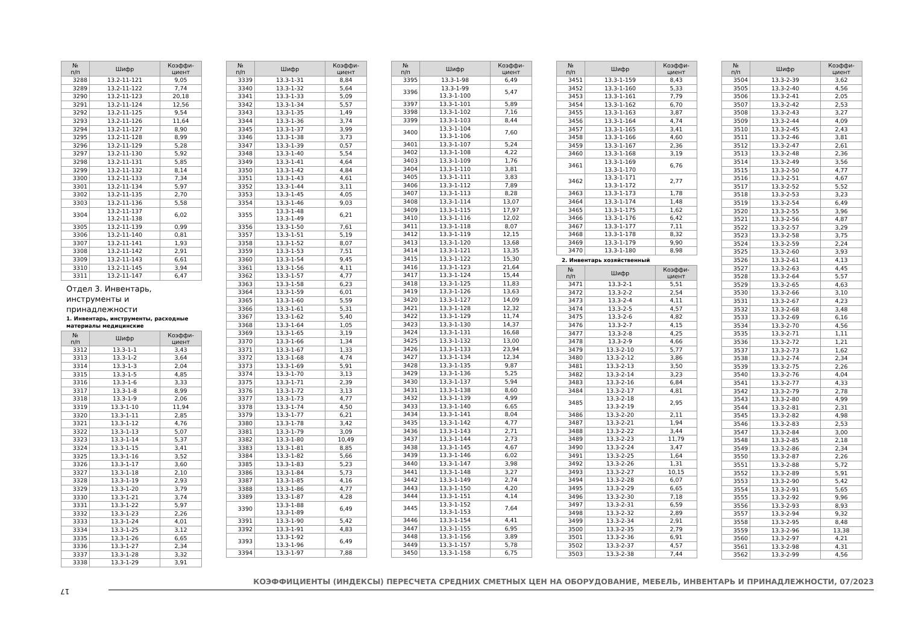| № п/п | Шифр | Коэффи- циент |
| --- | --- | --- |
| 3288 | 13.2-11-121 | 9,05 |
| 3289 | 13.2-11-122 | 7,74 |
| 3290 | 13.2-11-123 | 20,18 |
| 3291 | 13.2-11-124 | 12,56 |
| 3292 | 13.2-11-125 | 9,54 |
| 3293 | 13.2-11-126 | 11,64 |
| 3294 | 13.2-11-127 | 8,90 |
| 3295 | 13.2-11-128 | 8,99 |
| 3296 | 13.2-11-129 | 5,28 |
| 3297 | 13.2-11-130 | 5,92 |
| 3298 | 13.2-11-131 | 5,85 |
| 3299 | 13.2-11-132 | 8,14 |
| 3300 | 13.2-11-133 | 7,34 |
| 3301 | 13.2-11-134 | 5,97 |
| 3302 | 13.2-11-135 | 2,70 |
| 3303 | 13.2-11-136 | 5,58 |
| 3304 | 13.2-11-137 13.2-11-138 | 6,02 |
| 3305 | 13.2-11-139 | 0,99 |
| 3306 | 13.2-11-140 | 0,81 |
| 3307 | 13.2-11-141 | 1,93 |
| 3308 | 13.2-11-142 | 2,91 |
| 3309 | 13.2-11-143 | 6,61 |
| 3310 | 13.2-11-145 | 3,94 |
| 3311 | 13.2-11-147 | 6,47 |
Отдел 3. Инвентарь,
инструменты и принадлежности
1. Инвентарь, инструменты, расходные материалы медицинские
| № п/п | Шифр | Коэффи- циент |
| --- | --- | --- |
| 3312 | 13.3-1-1 | 3,43 |
| 3313 | 13.3-1-2 | 3,64 |
| 3314 | 13.3-1-3 | 2,04 |
| 3315 | 13.3-1-5 | 4,85 |
| 3316 | 13.3-1-6 | 3,33 |
| 3317 | 13.3-1-8 | 8,99 |
| 3318 | 13.3-1-9 | 2,06 |
| 3319 | 13.3-1-10 | 11,94 |
| 3320 | 13.3-1-11 | 2,85 |
| 3321 | 13.3-1-12 | 4,76 |
| 3322 | 13.3-1-13 | 5,07 |
| 3323 | 13.3-1-14 | 5,37 |
| 3324 | 13.3-1-15 | 3,41 |
| 3325 | 13.3-1-16 | 3,52 |
| 3326 | 13.3-1-17 | 3,60 |
| 3327 | 13.3-1-18 | 2,10 |
| 3328 | 13.3-1-19 | 2,93 |
| 3329 | 13.3-1-20 | 3,79 |
| 3330 | 13.3-1-21 | 3,74 |
| 3331 | 13.3-1-22 | 5,97 |
| 3332 | 13.3-1-23 | 2,26 |
| 3333 | 13.3-1-24 | 4,01 |
| 3334 | 13.3-1-25 | 3,12 |
| 3335 | 13.3-1-26 | 6,65 |
| 3336 | 13.3-1-27 | 2,34 |
| 3337 | 13.3-1-28 | 3,32 |
| 3338 | 13.3-1-29 | 3,91 |
| № п/п | Шифр | Коэффи- циент |
| --- | --- | --- |
| 3339 | 13.3-1-31 | 8,84 |
| 3340 | 13.3-1-32 | 5,64 |
| 3341 | 13.3-1-33 | 5,09 |
| 3342 | 13.3-1-34 | 5,57 |
| 3343 | 13.3-1-35 | 1,49 |
| 3344 | 13.3-1-36 | 3,74 |
| 3345 | 13.3-1-37 | 3,99 |
| 3346 | 13.3-1-38 | 3,73 |
| 3347 | 13.3-1-39 | 0,57 |
| 3348 | 13.3-1-40 | 5,54 |
| 3349 | 13.3-1-41 | 4,64 |
| 3350 | 13.3-1-42 | 4,84 |
| 3351 | 13.3-1-43 | 4,61 |
| 3352 | 13.3-1-44 | 3,11 |
| 3353 | 13.3-1-45 | 4,05 |
| 3354 | 13.3-1-46 | 9,03 |
| 3355 | 13.3-1-48 13.3-1-49 | 6,21 |
| 3356 | 13.3-1-50 | 7,61 |
| 3357 | 13.3-1-51 | 5,19 |
| 3358 | 13.3-1-52 | 8,07 |
| 3359 | 13.3-1-53 | 7,51 |
| 3360 | 13.3-1-54 | 9,45 |
| 3361 | 13.3-1-56 | 4,11 |
| 3362 | 13.3-1-57 | 4,77 |
| 3363 | 13.3-1-58 | 6,23 |
| 3364 | 13.3-1-59 | 6,01 |
| 3365 | 13.3-1-60 | 5,59 |
| 3366 | 13.3-1-61 | 5,31 |
| 3367 | 13.3-1-62 | 5,40 |
| 3368 | 13.3-1-64 | 1,05 |
| 3369 | 13.3-1-65 | 3,19 |
| 3370 | 13.3-1-66 | 1,34 |
| 3371 | 13.3-1-67 | 1,33 |
| 3372 | 13.3-1-68 | 4,74 |
| 3373 | 13.3-1-69 | 5,91 |
| 3374 | 13.3-1-70 | 3,13 |
| 3375 | 13.3-1-71 | 2,39 |
| 3376 | 13.3-1-72 | 3,13 |
| 3377 | 13.3-1-73 | 4,77 |
| 3378 | 13.3-1-74 | 4,50 |
| 3379 | 13.3-1-77 | 6,21 |
| 3380 | 13.3-1-78 | 3,42 |
| 3381 | 13.3-1-79 | 3,09 |
| 3382 | 13.3-1-80 | 10,49 |
| 3383 | 13.3-1-81 | 8,85 |
| 3384 | 13.3-1-82 | 5,66 |
| 3385 | 13.3-1-83 | 5,23 |
| 3386 | 13.3-1-84 | 5,73 |
| 3387 | 13.3-1-85 | 4,16 |
| 3388 | 13.3-1-86 | 4,77 |
| 3389 | 13.3-1-87 | 4,28 |
| 3390 | 13.3-1-88 13.3-1-89 | 6,49 |
| 3391 | 13.3-1-90 | 5,42 |
| 3392 | 13.3-1-91 | 4,83 |
| 3393 | 13.3-1-92 13.3-1-96 | 6,49 |
| 3394 | 13.3-1-97 | 7,88 |
| № п/п | Шифр | Коэффи- циент |
| --- | --- | --- |
| 3395 | 13.3-1-98 | 6,49 |
| 3396 | 13.3-1-99 13.3-1-100 | 5,47 |
| 3397 | 13.3-1-101 | 5,89 |
| 3398 | 13.3-1-102 | 7,16 |
| 3399 | 13.3-1-103 | 8,44 |
| 3400 | 13.3-1-104 13.3-1-106 | 7,60 |
| 3401 | 13.3-1-107 | 5,24 |
| 3402 | 13.3-1-108 | 4,22 |
| 3403 | 13.3-1-109 | 1,76 |
| 3404 | 13.3-1-110 | 3,81 |
| 3405 | 13.3-1-111 | 3,83 |
| 3406 | 13.3-1-112 | 7,89 |
| 3407 | 13.3-1-113 | 8,28 |
| 3408 | 13.3-1-114 | 13,07 |
| 3409 | 13.3-1-115 | 17,97 |
| 3410 | 13.3-1-116 | 12,02 |
| 3411 | 13.3-1-118 | 8,07 |
| 3412 | 13.3-1-119 | 12,15 |
| 3413 | 13.3-1-120 | 13,68 |
| 3414 | 13.3-1-121 | 13,35 |
| 3415 | 13.3-1-122 | 15,30 |
| 3416 | 13.3-1-123 | 21,64 |
| 3417 | 13.3-1-124 | 15,44 |
| 3418 | 13.3-1-125 | 11,83 |
| 3419 | 13.3-1-126 | 13,63 |
| 3420 | 13.3-1-127 | 14,09 |
| 3421 | 13.3-1-128 | 12,32 |
| 3422 | 13.3-1-129 | 11,74 |
| 3423 | 13.3-1-130 | 14,37 |
| 3424 | 13.3-1-131 | 16,68 |
| 3425 | 13.3-1-132 | 13,00 |
| 3426 | 13.3-1-133 | 23,94 |
| 3427 | 13.3-1-134 | 12,34 |
| 3428 | 13.3-1-135 | 9,87 |
| 3429 | 13.3-1-136 | 5,25 |
| 3430 | 13.3-1-137 | 5,94 |
| 3431 | 13.3-1-138 | 8,60 |
| 3432 | 13.3-1-139 | 4,99 |
| 3433 | 13.3-1-140 | 6,65 |
| 3434 | 13.3-1-141 | 8,04 |
| 3435 | 13.3-1-142 | 4,77 |
| 3436 | 13.3-1-143 | 2,71 |
| 3437 | 13.3-1-144 | 2,73 |
| 3438 | 13.3-1-145 | 4,67 |
| 3439 | 13.3-1-146 | 6,02 |
| 3440 | 13.3-1-147 | 3,98 |
| 3441 | 13.3-1-148 | 3,27 |
| 3442 | 13.3-1-149 | 2,74 |
| 3443 | 13.3-1-150 | 4,20 |
| 3444 | 13.3-1-151 | 4,14 |
| 3445 | 13.3-1-152 13.3-1-153 | 7,64 |
| 3446 | 13.3-1-154 | 4,41 |
| 3447 | 13.3-1-155 | 6,95 |
| 3448 | 13.3-1-156 | 3,89 |
| 3449 | 13.3-1-157 | 5,78 |
| 3450 | 13.3-1-158 | 6,75 |
| № п/п | Шифр | Коэффи- циент |
| --- | --- | --- |
| 3451 | 13.3-1-159 | 8,43 |
| 3452 | 13.3-1-160 | 5,33 |
| 3453 | 13.3-1-161 | 7,79 |
| 3454 | 13.3-1-162 | 6,70 |
| 3455 | 13.3-1-163 | 3,87 |
| 3456 | 13.3-1-164 | 4,74 |
| 3457 | 13.3-1-165 | 3,41 |
| 3458 | 13.3-1-166 | 4,60 |
| 3459 | 13.3-1-167 | 2,36 |
| 3460 | 13.3-1-168 | 3,19 |
| 3461 | 13.3-1-169 13.3-1-170 | 6,76 |
| 3462 | 13.3-1-171 13.3-1-172 | 2,77 |
| 3463 | 13.3-1-173 | 1,78 |
| 3464 | 13.3-1-174 | 1,48 |
| 3465 | 13.3-1-175 | 1,62 |
| 3466 | 13.3-1-176 | 6,42 |
| 3467 | 13.3-1-177 | 7,11 |
| 3468 | 13.3-1-178 | 8,32 |
| 3469 | 13.3-1-179 | 9,90 |
| 3470 | 13.3-1-180 | 8,98 |
2. Инвентарь хозяйственный
| № п/п | Шифр | Коэффи- циент |
| --- | --- | --- |
| 3471 | 13.3-2-1 | 5,51 |
| 3472 | 13.3-2-2 | 2,54 |
| 3473 | 13.3-2-4 | 4,11 |
| 3474 | 13.3-2-5 | 4,57 |
| 3475 | 13.3-2-6 | 4,82 |
| 3476 | 13.3-2-7 | 4,15 |
| 3477 | 13.3-2-8 | 4,25 |
| 3478 | 13.3-2-9 | 4,66 |
| 3479 | 13.3-2-10 | 5,77 |
| 3480 | 13.3-2-12 | 3,86 |
| 3481 | 13.3-2-13 | 3,50 |
| 3482 | 13.3-2-14 | 3,23 |
| 3483 | 13.3-2-16 | 6,84 |
| 3484 | 13.3-2-17 | 4,81 |
| 3485 | 13.3-2-18 13.3-2-19 | 2,95 |
| 3486 | 13.3-2-20 | 2,11 |
| 3487 | 13.3-2-21 | 1,94 |
| 3488 | 13.3-2-22 | 3,44 |
| 3489 | 13.3-2-23 | 11,79 |
| 3490 | 13.3-2-24 | 3,47 |
| 3491 | 13.3-2-25 | 1,64 |
| 3492 | 13.3-2-26 | 1,31 |
| 3493 | 13.3-2-27 | 10,15 |
| 3494 | 13.3-2-28 | 6,07 |
| 3495 | 13.3-2-29 | 6,65 |
| 3496 | 13.3-2-30 | 7,18 |
| 3497 | 13.3-2-31 | 6,59 |
| 3498 | 13.3-2-32 | 2,89 |
| 3499 | 13.3-2-34 | 2,91 |
| 3500 | 13.3-2-35 | 2,79 |
| 3501 | 13.3-2-36 | 6,91 |
| 3502 | 13.3-2-37 | 4,57 |
| 3503 | 13.3-2-38 | 7,44 |
| № п/п | Шифр | Коэффи- циент |
| --- | --- | --- |
| 3504 | 13.3-2-39 | 3,62 |
| 3505 | 13.3-2-40 | 4,56 |
| 3506 | 13.3-2-41 | 2,05 |
| 3507 | 13.3-2-42 | 2,53 |
| 3508 | 13.3-2-43 | 3,27 |
| 3509 | 13.3-2-44 | 4,09 |
| 3510 | 13.3-2-45 | 2,43 |
| 3511 | 13.3-2-46 | 3,81 |
| 3512 | 13.3-2-47 | 2,61 |
| 3513 | 13.3-2-48 | 2,36 |
| 3514 | 13.3-2-49 | 3,56 |
| 3515 | 13.3-2-50 | 4,77 |
| 3516 | 13.3-2-51 | 4,67 |
| 3517 | 13.3-2-52 | 5,52 |
| 3518 | 13.3-2-53 | 3,23 |
| 3519 | 13.3-2-54 | 6,49 |
| 3520 | 13.3-2-55 | 3,96 |
| 3521 | 13.3-2-56 | 4,87 |
| 3522 | 13.3-2-57 | 3,29 |
| 3523 | 13.3-2-58 | 3,75 |
| 3524 | 13.3-2-59 | 2,24 |
| 3525 | 13.3-2-60 | 3,93 |
| 3526 | 13.3-2-61 | 4,13 |
| 3527 | 13.3-2-63 | 4,45 |
| 3528 | 13.3-2-64 | 5,57 |
| 3529 | 13.3-2-65 | 4,63 |
| 3530 | 13.3-2-66 | 3,10 |
| 3531 | 13.3-2-67 | 4,23 |
| 3532 | 13.3-2-68 | 3,48 |
| 3533 | 13.3-2-69 | 6,16 |
| 3534 | 13.3-2-70 | 4,56 |
| 3535 | 13.3-2-71 | 1,11 |
| 3536 | 13.3-2-72 | 1,21 |
| 3537 | 13.3-2-73 | 1,62 |
| 3538 | 13.3-2-74 | 2,34 |
| 3539 | 13.3-2-75 | 2,26 |
| 3540 | 13.3-2-76 | 4,04 |
| 3541 | 13.3-2-77 | 4,33 |
| 3542 | 13.3-2-79 | 2,78 |
| 3543 | 13.3-2-80 | 4,99 |
| 3544 | 13.3-2-81 | 2,31 |
| 3545 | 13.3-2-82 | 4,98 |
| 3546 | 13.3-2-83 | 2,53 |
| 3547 | 13.3-2-84 | 3,00 |
| 3548 | 13.3-2-85 | 2,18 |
| 3549 | 13.3-2-86 | 2,34 |
| 3550 | 13.3-2-87 | 2,26 |
| 3551 | 13.3-2-88 | 5,72 |
| 3552 | 13.3-2-89 | 5,91 |
| 3553 | 13.3-2-90 | 5,42 |
| 3554 | 13.3-2-91 | 5,65 |
| 3555 | 13.3-2-92 | 9,96 |
| 3556 | 13.3-2-93 | 8,93 |
| 3557 | 13.3-2-94 | 9,32 |
| 3558 | 13.3-2-95 | 8,48 |
| 3559 | 13.3-2-96 | 13,38 |
| 3560 | 13.3-2-97 | 4,21 |
| 3561 | 13.3-2-98 | 4,31 |
| 3562 | 13.3-2-99 | 4,56 |
КОЭФФИЦИЕНТЫ (ИНДЕКСЫ) ПЕРЕСЧЕТА СРЕДНИХ СМЕТНЫХ ЦЕН НА ОБОРУДОВАНИЕ, МЕБЕЛЬ, ИНВЕНТАРЬ И ПРИНАДЛЕЖНОСТИ, 07/2023
17